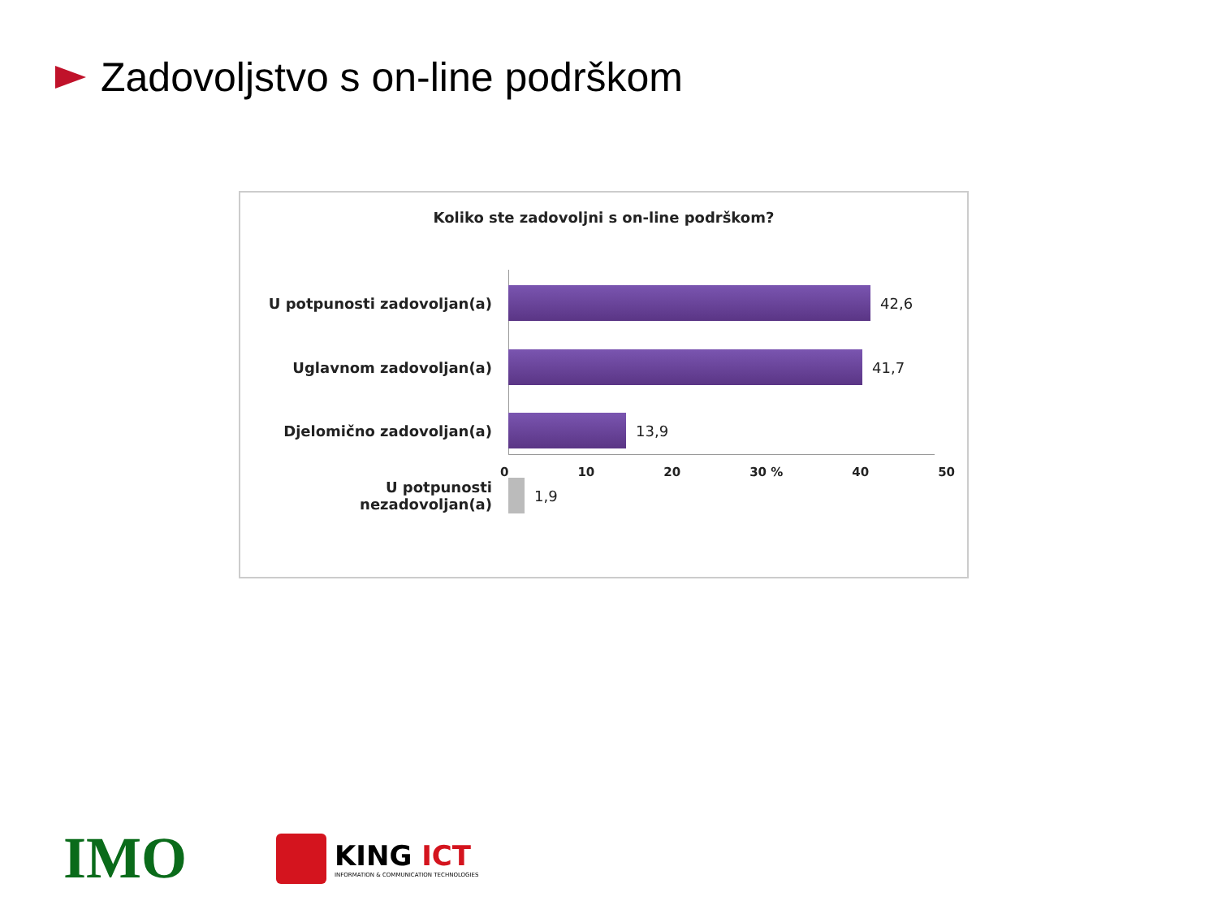Zadovoljstvo s on-line podrškom
Koliko ste zadovoljni s on-line podrškom?
U potpunosti zadovoljan(a) 42,6
Uglavnom zadovoljan(a) 41,7
Djelomično zadovoljan(a) 13,9
U potpunosti
nezadovoljan(a)
1,9
0 10 20 30 % 40 50
IMO
KING ICT
INFORMATION & COMMUNICATION TECHNOLOGIES